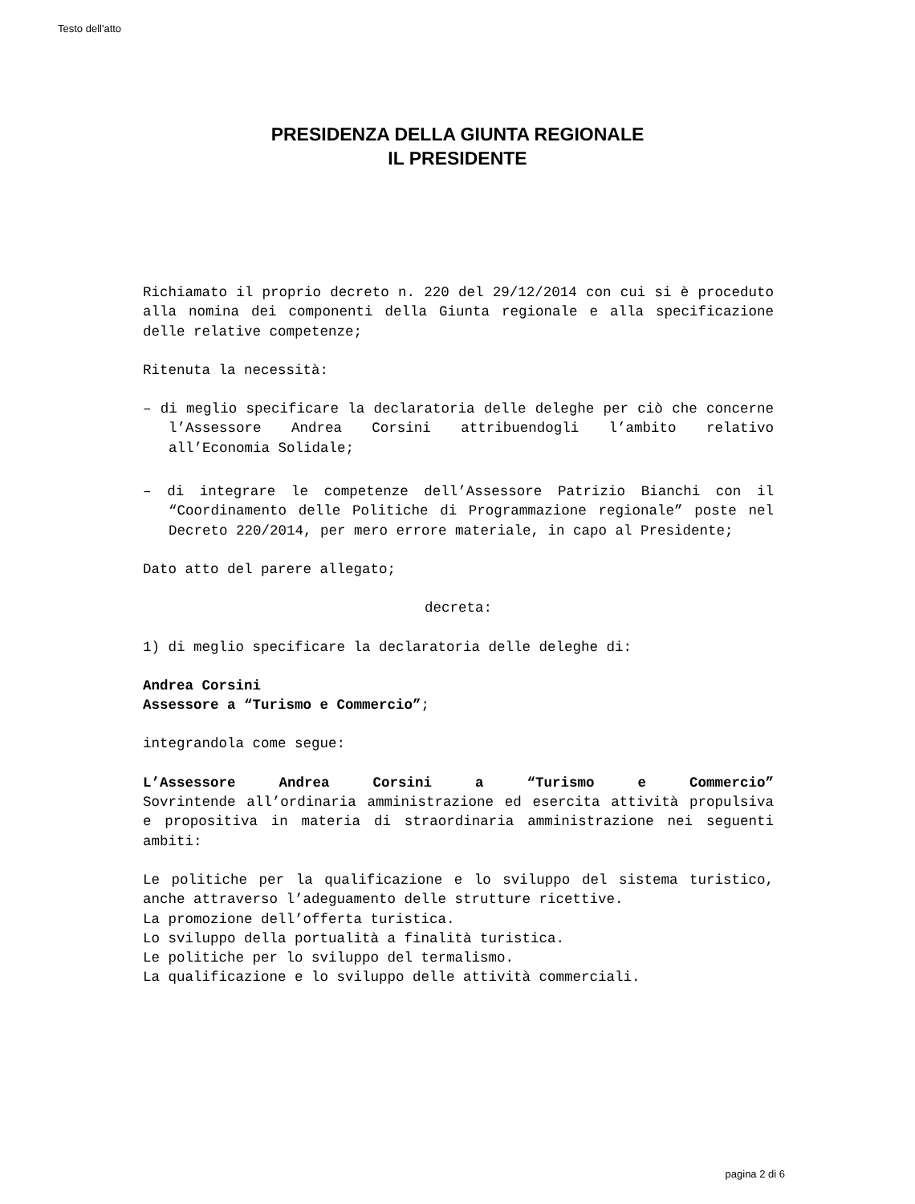Testo dell'atto
PRESIDENZA DELLA GIUNTA REGIONALE
IL PRESIDENTE
Richiamato il proprio decreto n. 220 del 29/12/2014 con cui si è proceduto alla nomina dei componenti della Giunta regionale e alla specificazione delle relative competenze;
Ritenuta la necessità:
– di meglio specificare la declaratoria delle deleghe per ciò che concerne l’Assessore Andrea Corsini attribuendogli l’ambito relativo all’Economia Solidale;
– di integrare le competenze dell’Assessore Patrizio Bianchi con il “Coordinamento delle Politiche di Programmazione regionale” poste nel Decreto 220/2014, per mero errore materiale, in capo al Presidente;
Dato atto del parere allegato;
decreta:
1) di meglio specificare la declaratoria delle deleghe di:
Andrea Corsini
Assessore a “Turismo e Commercio”;
integrandola come segue:
L’Assessore Andrea Corsini a “Turismo e Commercio”
Sovrintende all’ordinaria amministrazione ed esercita attività propulsiva e propositiva in materia di straordinaria amministrazione nei seguenti ambiti:
Le politiche per la qualificazione e lo sviluppo del sistema turistico, anche attraverso l’adeguamento delle strutture ricettive.
La promozione dell’offerta turistica.
Lo sviluppo della portualità a finalità turistica.
Le politiche per lo sviluppo del termalismo.
La qualificazione e lo sviluppo delle attività commerciali.
pagina 2 di 6